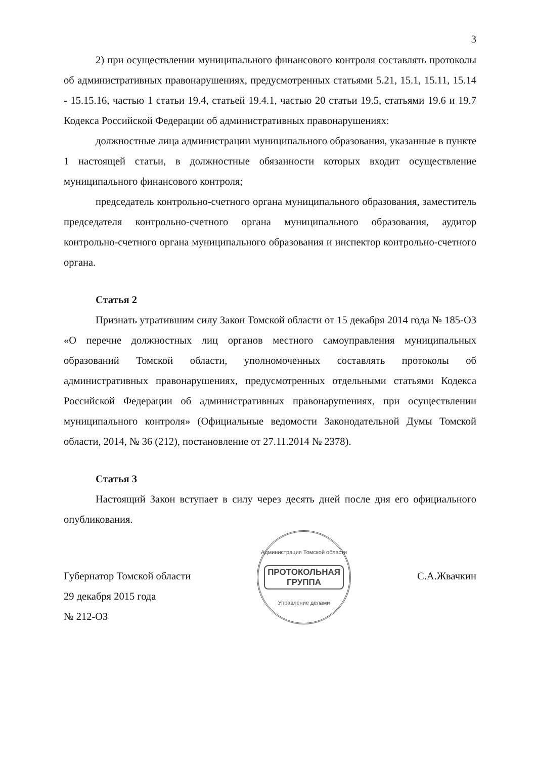3
2) при осуществлении муниципального финансового контроля составлять протоколы об административных правонарушениях, предусмотренных статьями 5.21, 15.1, 15.11, 15.14 - 15.15.16, частью 1 статьи 19.4, статьей 19.4.1, частью 20 статьи 19.5, статьями 19.6 и 19.7 Кодекса Российской Федерации об административных правонарушениях:
должностные лица администрации муниципального образования, указанные в пункте 1 настоящей статьи, в должностные обязанности которых входит осуществление муниципального финансового контроля;
председатель контрольно-счетного органа муниципального образования, заместитель председателя контрольно-счетного органа муниципального образования, аудитор контрольно-счетного органа муниципального образования и инспектор контрольно-счетного органа.
Статья 2
Признать утратившим силу Закон Томской области от 15 декабря 2014 года № 185-ОЗ «О перечне должностных лиц органов местного самоуправления муниципальных образований Томской области, уполномоченных составлять протоколы об административных правонарушениях, предусмотренных отдельными статьями Кодекса Российской Федерации об административных правонарушениях, при осуществлении муниципального контроля» (Официальные ведомости Законодательной Думы Томской области, 2014, № 36 (212), постановление от 27.11.2014 № 2378).
Статья 3
Настоящий Закон вступает в силу через десять дней после дня его официального опубликования.
Губернатор Томской области
29 декабря 2015 года
№ 212-ОЗ
Администрация Томской области
ПРОТОКОЛЬНАЯ
ГРУППА
Управление делами
С.А.Жвачкин